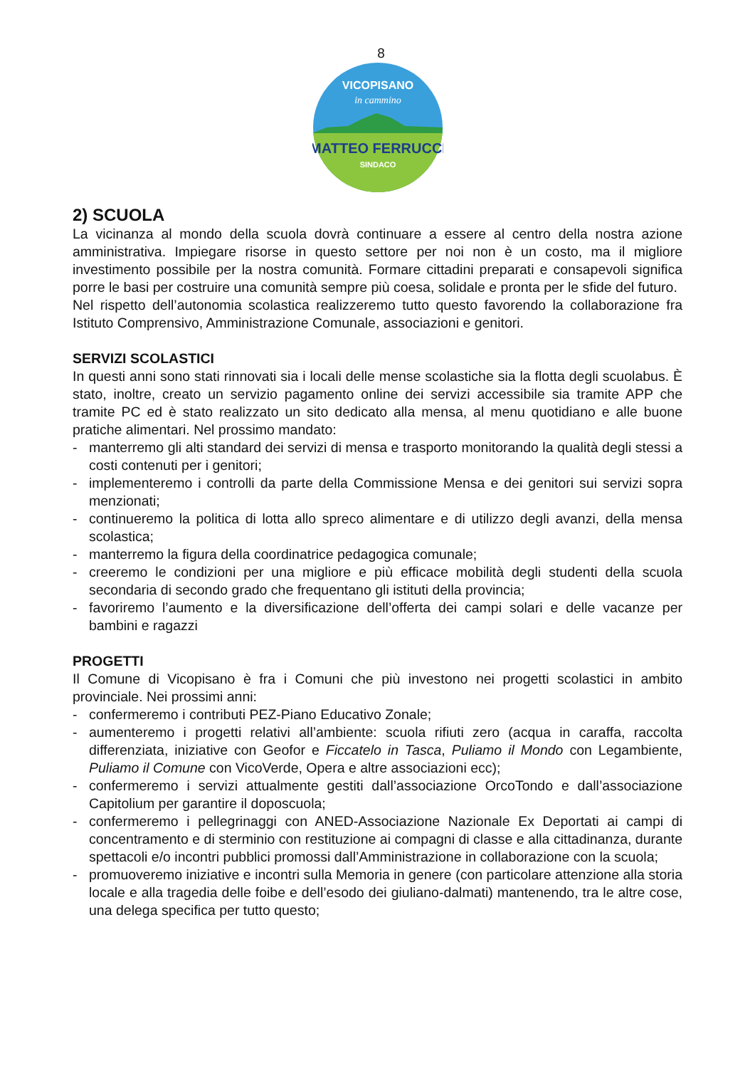8
MATTEO FERRUCCI
SINDACO
VICOPISANO
in cammino
2) SCUOLA
La vicinanza al mondo della scuola dovrà continuare a essere al centro della nostra azione amministrativa. Impiegare risorse in questo settore per noi non è un costo, ma il migliore investimento possibile per la nostra comunità. Formare cittadini preparati e consapevoli significa porre le basi per costruire una comunità sempre più coesa, solidale e pronta per le sfide del futuro.
Nel rispetto dell’autonomia scolastica realizzeremo tutto questo favorendo la collaborazione fra Istituto Comprensivo, Amministrazione Comunale, associazioni e genitori.
SERVIZI SCOLASTICI
In questi anni sono stati rinnovati sia i locali delle mense scolastiche sia la flotta degli scuolabus. È stato, inoltre, creato un servizio pagamento online dei servizi accessibile sia tramite APP che tramite PC ed è stato realizzato un sito dedicato alla mensa, al menu quotidiano e alle buone pratiche alimentari. Nel prossimo mandato:
- manterremo gli alti standard dei servizi di mensa e trasporto monitorando la qualità degli stessi a costi contenuti per i genitori;
- implementeremo i controlli da parte della Commissione Mensa e dei genitori sui servizi sopra menzionati;
- continueremo la politica di lotta allo spreco alimentare e di utilizzo degli avanzi, della mensa scolastica;
- manterremo la figura della coordinatrice pedagogica comunale;
- creeremo le condizioni per una migliore e più efficace mobilità degli studenti della scuola secondaria di secondo grado che frequentano gli istituti della provincia;
- favoriremo l’aumento e la diversificazione dell’offerta dei campi solari e delle vacanze per bambini e ragazzi
PROGETTI
Il Comune di Vicopisano è fra i Comuni che più investono nei progetti scolastici in ambito provinciale. Nei prossimi anni:
- confermeremo i contributi PEZ-Piano Educativo Zonale;
- aumenteremo i progetti relativi all’ambiente: scuola rifiuti zero (acqua in caraffa, raccolta differenziata, iniziative con Geofor e Ficcatelo in Tasca, Puliamo il Mondo con Legambiente, Puliamo il Comune con VicoVerde, Opera e altre associazioni ecc);
- confermeremo i servizi attualmente gestiti dall’associazione OrcoTondo e dall’associazione Capitolium per garantire il doposcuola;
- confermeremo i pellegrinaggi con ANED-Associazione Nazionale Ex Deportati ai campi di concentramento e di sterminio con restituzione ai compagni di classe e alla cittadinanza, durante spettacoli e/o incontri pubblici promossi dall’Amministrazione in collaborazione con la scuola;
- promuoveremo iniziative e incontri sulla Memoria in genere (con particolare attenzione alla storia locale e alla tragedia delle foibe e dell’esodo dei giuliano-dalmati) mantenendo, tra le altre cose, una delega specifica per tutto questo;